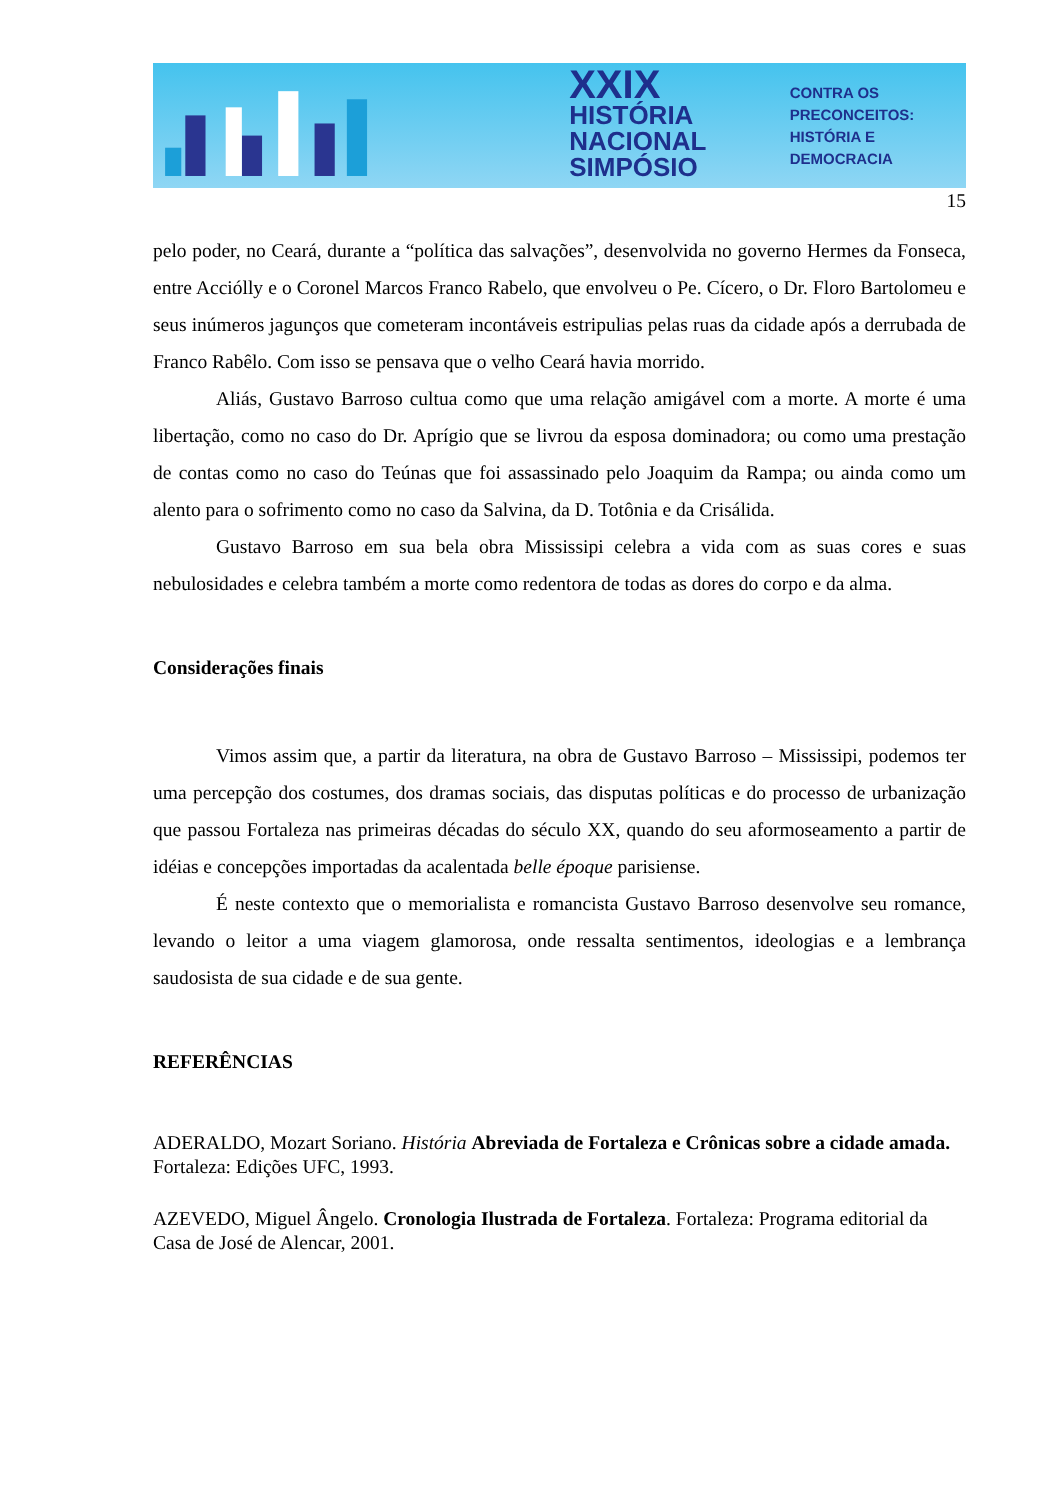XXIX HISTÓRIA
NACIONAL
SIMPÓSIO
CONTRA OS PRECONCEITOS:
HISTÓRIA E DEMOCRACIA
15
pelo poder, no Ceará, durante a “política das salvações”, desenvolvida no governo Hermes da Fonseca, entre Acciólly e o Coronel Marcos Franco Rabelo, que envolveu o Pe. Cícero, o Dr. Floro Bartolomeu e seus inúmeros jagunços que cometeram incontáveis estripulias pelas ruas da cidade após a derrubada de Franco Rabêlo. Com isso se pensava que o velho Ceará havia morrido.
Aliás, Gustavo Barroso cultua como que uma relação amigável com a morte. A morte é uma libertação, como no caso do Dr. Aprígio que se livrou da esposa dominadora; ou como uma prestação de contas como no caso do Teúnas que foi assassinado pelo Joaquim da Rampa; ou ainda como um alento para o sofrimento como no caso da Salvina, da D. Totônia e da Crisálida.
Gustavo Barroso em sua bela obra Mississipi celebra a vida com as suas cores e suas nebulosidades e celebra também a morte como redentora de todas as dores do corpo e da alma.
Considerações finais
Vimos assim que, a partir da literatura, na obra de Gustavo Barroso – Mississipi, podemos ter uma percepção dos costumes, dos dramas sociais, das disputas políticas e do processo de urbanização que passou Fortaleza nas primeiras décadas do século XX, quando do seu aformoseamento a partir de idéias e concepções importadas da acalentada belle époque parisiense.
É neste contexto que o memorialista e romancista Gustavo Barroso desenvolve seu romance, levando o leitor a uma viagem glamorosa, onde ressalta sentimentos, ideologias e a lembrança saudosista de sua cidade e de sua gente.
REFERÊNCIAS
ADERALDO, Mozart Soriano. História Abreviada de Fortaleza e Crônicas sobre a cidade amada. Fortaleza: Edições UFC, 1993.
AZEVEDO, Miguel Ângelo. Cronologia Ilustrada de Fortaleza. Fortaleza: Programa editorial da Casa de José de Alencar, 2001.